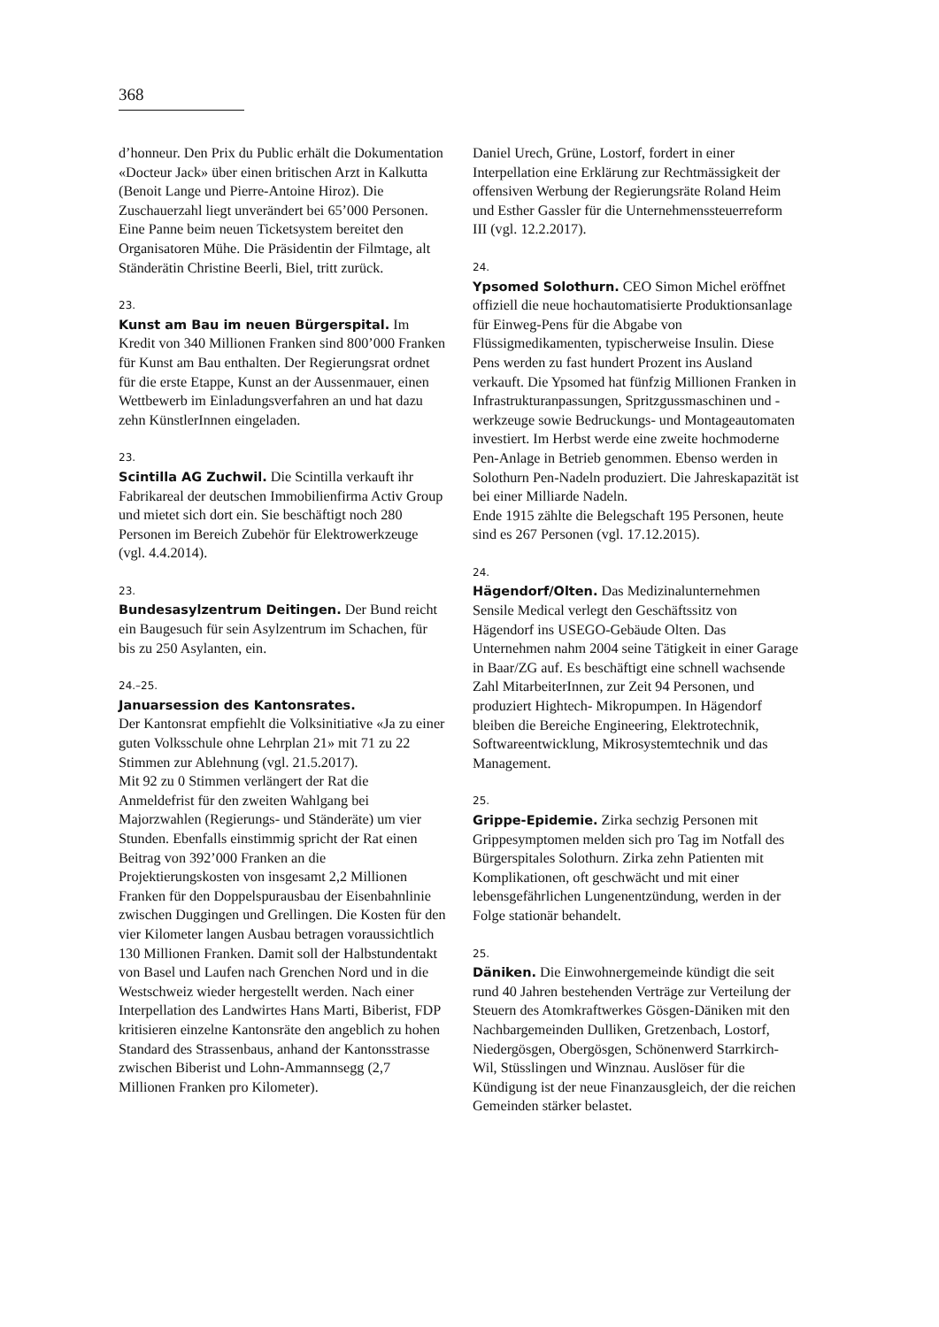368
d’honneur. Den Prix du Public erhält die Dokumentation «Docteur Jack» über einen britischen Arzt in Kalkutta (Benoit Lange und Pierre-Antoine Hiroz). Die Zuschauerzahl liegt unverändert bei 65’000 Personen. Eine Panne beim neuen Ticketsystem bereitet den Organisatoren Mühe. Die Präsidentin der Filmtage, alt Ständerätin Christine Beerli, Biel, tritt zurück.
23.
Kunst am Bau im neuen Bürgerspital. Im Kredit von 340 Millionen Franken sind 800’000 Franken für Kunst am Bau enthalten. Der Regierungsrat ordnet für die erste Etappe, Kunst an der Aussenmauer, einen Wettbewerb im Einladungsverfahren an und hat dazu zehn KünstlerInnen eingeladen.
23.
Scintilla AG Zuchwil. Die Scintilla verkauft ihr Fabrikareal der deutschen Immobilienfirma Activ Group und mietet sich dort ein. Sie beschäftigt noch 280 Personen im Bereich Zubehör für Elektrowerkzeuge (vgl. 4.4.2014).
23.
Bundesasylzentrum Deitingen. Der Bund reicht ein Baugesuch für sein Asylzentrum im Schachen, für bis zu 250 Asylanten, ein.
24.–25.
Januarsession des Kantonsrates.
Der Kantonsrat empfiehlt die Volksinitiative «Ja zu einer guten Volksschule ohne Lehrplan 21» mit 71 zu 22 Stimmen zur Ablehnung (vgl. 21.5.2017).
Mit 92 zu 0 Stimmen verlängert der Rat die Anmeldefrist für den zweiten Wahlgang bei Majorzwahlen (Regierungs- und Ständeräte) um vier Stunden. Ebenfalls einstimmig spricht der Rat einen Beitrag von 392’000 Franken an die Projektierungskosten von insgesamt 2,2 Millionen Franken für den Doppelspurausbau der Eisenbahnlinie zwischen Duggingen und Grellingen. Die Kosten für den vier Kilometer langen Ausbau betragen voraussichtlich 130 Millionen Franken. Damit soll der Halbstundentakt von Basel und Laufen nach Grenchen Nord und in die Westschweiz wieder hergestellt werden. Nach einer Interpellation des Landwirtes Hans Marti, Biberist, FDP kritisieren einzelne Kantonsräte den angeblich zu hohen Standard des Strassenbaus, anhand der Kantonsstrasse zwischen Biberist und Lohn-Ammannsegg (2,7 Millionen Franken pro Kilometer).
Daniel Urech, Grüne, Lostorf, fordert in einer Interpellation eine Erklärung zur Rechtmässigkeit der offensiven Werbung der Regierungsräte Roland Heim und Esther Gassler für die Unternehmenssteuerreform III (vgl. 12.2.2017).
24.
Ypsomed Solothurn. CEO Simon Michel eröffnet offiziell die neue hochautomatisierte Produktionsanlage für Einweg-Pens für die Abgabe von Flüssigmedikamenten, typischerweise Insulin. Diese Pens werden zu fast hundert Prozent ins Ausland verkauft. Die Ypsomed hat fünfzig Millionen Franken in Infrastrukturanpassungen, Spritzgussmaschinen und -werkzeuge sowie Bedruckungs- und Montageautomaten investiert. Im Herbst werde eine zweite hochmoderne Pen-Anlage in Betrieb genommen. Ebenso werden in Solothurn Pen-Nadeln produziert. Die Jahreskapazität ist bei einer Milliarde Nadeln.
Ende 1915 zählte die Belegschaft 195 Personen, heute sind es 267 Personen (vgl. 17.12.2015).
24.
Hägendorf/Olten. Das Medizinalunternehmen Sensile Medical verlegt den Geschäftssitz von Hägendorf ins USEGO-Gebäude Olten. Das Unternehmen nahm 2004 seine Tätigkeit in einer Garage in Baar/ZG auf. Es beschäftigt eine schnell wachsende Zahl MitarbeiterInnen, zur Zeit 94 Personen, und produziert Hightech- Mikropumpen. In Hägendorf bleiben die Bereiche Engineering, Elektrotechnik, Softwareentwicklung, Mikrosystemtechnik und das Management.
25.
Grippe-Epidemie. Zirka sechzig Personen mit Grippesymptomen melden sich pro Tag im Notfall des Bürgerspitales Solothurn. Zirka zehn Patienten mit Komplikationen, oft geschwächt und mit einer lebensgefährlichen Lungenentzündung, werden in der Folge stationär behandelt.
25.
Däniken. Die Einwohnergemeinde kündigt die seit rund 40 Jahren bestehenden Verträge zur Verteilung der Steuern des Atomkraftwerkes Gösgen-Däniken mit den Nachbargemeinden Dulliken, Gretzenbach, Lostorf, Niedergösgen, Obergösgen, Schönenwerd Starrkirch-Wil, Stüsslingen und Winznau. Auslöser für die Kündigung ist der neue Finanzausgleich, der die reichen Gemeinden stärker belastet.